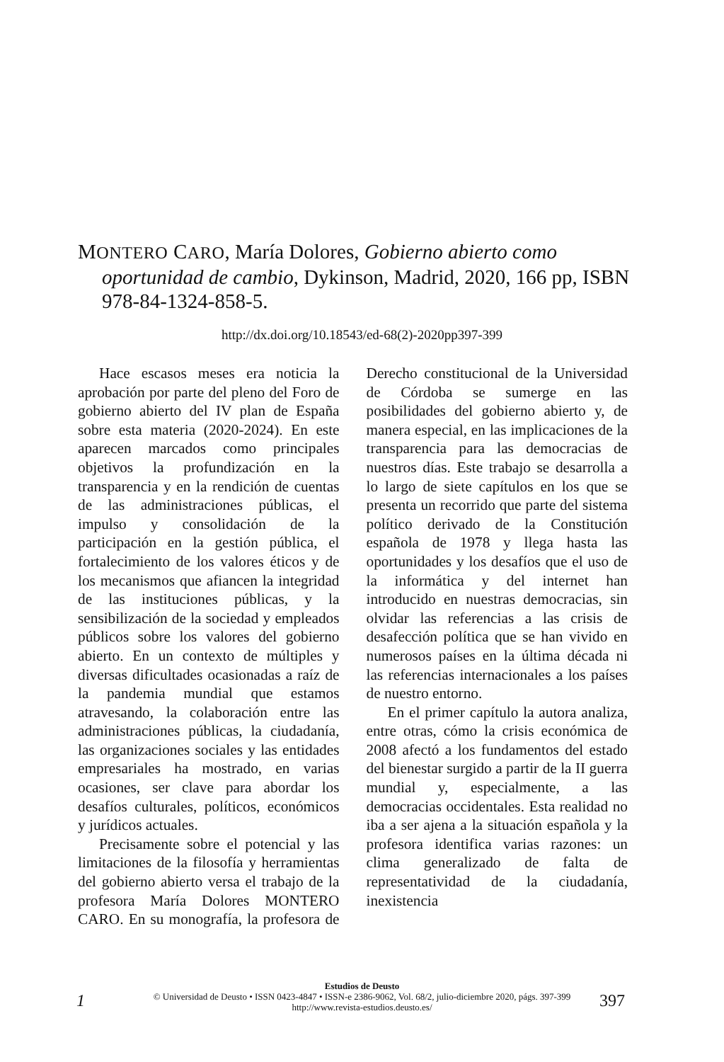MONTERO CARO, María Dolores, Gobierno abierto como oportunidad de cambio, Dykinson, Madrid, 2020, 166 pp, ISBN 978-84-1324-858-5.
http://dx.doi.org/10.18543/ed-68(2)-2020pp397-399
Hace escasos meses era noticia la aprobación por parte del pleno del Foro de gobierno abierto del IV plan de España sobre esta materia (2020-2024). En este aparecen marcados como principales objetivos la profundización en la transparencia y en la rendición de cuentas de las administraciones públicas, el impulso y consolidación de la participación en la gestión pública, el fortalecimiento de los valores éticos y de los mecanismos que afiancen la integridad de las instituciones públicas, y la sensibilización de la sociedad y empleados públicos sobre los valores del gobierno abierto. En un contexto de múltiples y diversas dificultades ocasionadas a raíz de la pandemia mundial que estamos atravesando, la colaboración entre las administraciones públicas, la ciudadanía, las organizaciones sociales y las entidades empresariales ha mostrado, en varias ocasiones, ser clave para abordar los desafíos culturales, políticos, económicos y jurídicos actuales.
Precisamente sobre el potencial y las limitaciones de la filosofía y herramientas del gobierno abierto versa el trabajo de la profesora María Dolores MONTERO CARO. En su monografía, la profesora de Derecho constitucional de la Universidad de Córdoba se sumerge en las posibilidades del gobierno abierto y, de manera especial, en las implicaciones de la transparencia para las democracias de nuestros días. Este trabajo se desarrolla a lo largo de siete capítulos en los que se presenta un recorrido que parte del sistema político derivado de la Constitución española de 1978 y llega hasta las oportunidades y los desafíos que el uso de la informática y del internet han introducido en nuestras democracias, sin olvidar las referencias a las crisis de desafección política que se han vivido en numerosos países en la última década ni las referencias internacionales a los países de nuestro entorno.
En el primer capítulo la autora analiza, entre otras, cómo la crisis económica de 2008 afectó a los fundamentos del estado del bienestar surgido a partir de la II guerra mundial y, especialmente, a las democracias occidentales. Esta realidad no iba a ser ajena a la situación española y la profesora identifica varias razones: un clima generalizado de falta de representatividad de la ciudadanía, inexistencia
Estudios de Deusto
© Universidad de Deusto • ISSN 0423-4847 • ISSN-e 2386-9062, Vol. 68/2, julio-diciembre 2020, págs. 397-399
http://www.revista-estudios.deusto.es/
1 397